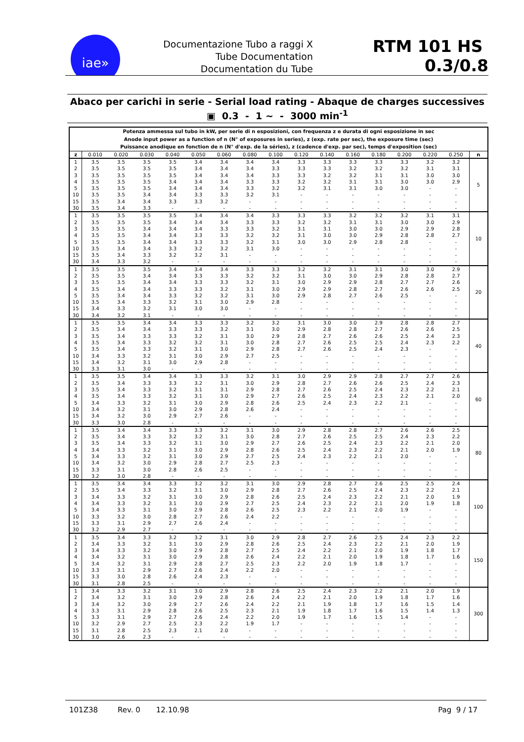iae»
Documentazione Tubo a raggi X
Tube Documentation
Documentation du Tube
RTM 101 HS 0.3/0.8
Abaco per carichi in serie - Serial load rating - Abaque de charges successives
▣ 0.3 - 1 ~ - 3000 min<sup>-1</sup>
| Potenza ammessa sul tubo in kW, per serie di n esposizioni, con frequenza z e durata di ogni esposizione in sec Anode input power as a function of n (N° of exposures in series), z (exp. rate per sec), the exposure time (sec) Puissance anodique en fonction de n (N° d'exp. de la séries), z (cadence d'exp. par sec), temps d'exposition (sec) | | | | | | | | | | | | | | | | |
| z | 0.010 | 0.020 | 0.030 | 0.040 | 0.050 | 0.060 | 0.080 | 0.100 | 0.120 | 0.140 | 0.160 | 0.180 | 0.200 | 0.220 | 0.250 | n |
| 1 | 3.5 | 3.5 | 3.5 | 3.5 | 3.4 | 3.4 | 3.4 | 3.4 | 3.3 | 3.3 | 3.3 | 3.3 | 3.3 | 3.2 | 3.2 | 5 |
| 2 | 3.5 | 3.5 | 3.5 | 3.5 | 3.4 | 3.4 | 3.4 | 3.3 | 3.3 | 3.3 | 3.2 | 3.2 | 3.2 | 3.1 | 3.1 | |
| 3 | 3.5 | 3.5 | 3.5 | 3.5 | 3.4 | 3.4 | 3.4 | 3.3 | 3.3 | 3.2 | 3.2 | 3.1 | 3.1 | 3.0 | 3.0 | |
| 4 | 3.5 | 3.5 | 3.5 | 3.4 | 3.4 | 3.4 | 3.3 | 3.3 | 3.2 | 3.2 | 3.1 | 3.1 | 3.0 | 3.0 | 2.9 | |
| 5 | 3.5 | 3.5 | 3.5 | 3.4 | 3.4 | 3.4 | 3.3 | 3.2 | 3.2 | 3.1 | 3.1 | 3.0 | 3.0 | - | - | |
| 10 | 3.5 | 3.5 | 3.4 | 3.4 | 3.3 | 3.3 | 3.2 | 3.1 | - | - | - | - | - | - | - | |
| 15 | 3.5 | 3.4 | 3.4 | 3.3 | 3.3 | 3.2 | - | - | - | - | - | - | - | - | - | |
| 30 | 3.5 | 3.4 | 3.3 | - | - | - | - | - | - | - | - | - | - | - | - | |
| 1 | 3.5 | 3.5 | 3.5 | 3.5 | 3.4 | 3.4 | 3.4 | 3.3 | 3.3 | 3.3 | 3.2 | 3.2 | 3.2 | 3.1 | 3.1 | 10 |
| 2 | 3.5 | 3.5 | 3.5 | 3.4 | 3.4 | 3.4 | 3.3 | 3.3 | 3.2 | 3.2 | 3.1 | 3.1 | 3.0 | 3.0 | 2.9 | |
| 3 | 3.5 | 3.5 | 3.4 | 3.4 | 3.4 | 3.3 | 3.3 | 3.2 | 3.1 | 3.1 | 3.0 | 3.0 | 2.9 | 2.9 | 2.8 | |
| 4 | 3.5 | 3.5 | 3.4 | 3.4 | 3.3 | 3.3 | 3.2 | 3.2 | 3.1 | 3.0 | 3.0 | 2.9 | 2.8 | 2.8 | 2.7 | |
| 5 | 3.5 | 3.5 | 3.4 | 3.4 | 3.3 | 3.3 | 3.2 | 3.1 | 3.0 | 3.0 | 2.9 | 2.8 | 2.8 | - | - | |
| 10 | 3.5 | 3.4 | 3.4 | 3.3 | 3.2 | 3.2 | 3.1 | 3.0 | - | - | - | - | - | - | - | |
| 15 | 3.5 | 3.4 | 3.3 | 3.2 | 3.2 | 3.1 | - | - | - | - | - | - | - | - | - | |
| 30 | 3.4 | 3.3 | 3.2 | - | - | - | - | - | - | - | - | - | - | - | - | |
| 1 | 3.5 | 3.5 | 3.5 | 3.4 | 3.4 | 3.4 | 3.3 | 3.3 | 3.2 | 3.2 | 3.1 | 3.1 | 3.0 | 3.0 | 2.9 | 20 |
| 2 | 3.5 | 3.5 | 3.4 | 3.4 | 3.3 | 3.3 | 3.2 | 3.2 | 3.1 | 3.0 | 3.0 | 2.9 | 2.8 | 2.8 | 2.7 | |
| 3 | 3.5 | 3.5 | 3.4 | 3.4 | 3.3 | 3.3 | 3.2 | 3.1 | 3.0 | 2.9 | 2.9 | 2.8 | 2.7 | 2.7 | 2.6 | |
| 4 | 3.5 | 3.4 | 3.4 | 3.3 | 3.3 | 3.2 | 3.1 | 3.0 | 2.9 | 2.9 | 2.8 | 2.7 | 2.6 | 2.6 | 2.5 | |
| 5 | 3.5 | 3.4 | 3.4 | 3.3 | 3.2 | 3.2 | 3.1 | 3.0 | 2.9 | 2.8 | 2.7 | 2.6 | 2.5 | - | - | |
| 10 | 3.5 | 3.4 | 3.3 | 3.2 | 3.1 | 3.0 | 2.9 | 2.8 | - | - | - | - | - | - | - | |
| 15 | 3.4 | 3.3 | 3.2 | 3.1 | 3.0 | 3.0 | - | - | - | - | - | - | - | - | - | |
| 30 | 3.4 | 3.2 | 3.1 | - | - | - | - | - | - | - | - | - | - | - | - | |
| 1 | 3.5 | 3.5 | 3.4 | 3.4 | 3.3 | 3.3 | 3.2 | 3.2 | 3.1 | 3.0 | 3.0 | 2.9 | 2.8 | 2.8 | 2.7 | 40 |
| 2 | 3.5 | 3.4 | 3.4 | 3.3 | 3.3 | 3.2 | 3.1 | 3.0 | 2.9 | 2.8 | 2.8 | 2.7 | 2.6 | 2.6 | 2.5 | |
| 3 | 3.5 | 3.4 | 3.3 | 3.3 | 3.2 | 3.1 | 3.0 | 2.9 | 2.8 | 2.7 | 2.6 | 2.6 | 2.5 | 2.4 | 2.3 | |
| 4 | 3.5 | 3.4 | 3.3 | 3.2 | 3.2 | 3.1 | 3.0 | 2.8 | 2.7 | 2.6 | 2.5 | 2.5 | 2.4 | 2.3 | 2.2 | |
| 5 | 3.5 | 3.4 | 3.3 | 3.2 | 3.1 | 3.0 | 2.9 | 2.8 | 2.7 | 2.6 | 2.5 | 2.4 | 2.3 | - | - | |
| 10 | 3.4 | 3.3 | 3.2 | 3.1 | 3.0 | 2.9 | 2.7 | 2.5 | - | - | - | - | - | - | - | |
| 15 | 3.4 | 3.2 | 3.1 | 3.0 | 2.9 | 2.8 | - | - | - | - | - | - | - | - | - | |
| 30 | 3.3 | 3.1 | 3.0 | - | - | - | - | - | - | - | - | - | - | - | - | |
| 1 | 3.5 | 3.5 | 3.4 | 3.4 | 3.3 | 3.3 | 3.2 | 3.1 | 3.0 | 2.9 | 2.9 | 2.8 | 2.7 | 2.7 | 2.6 | 60 |
| 2 | 3.5 | 3.4 | 3.3 | 3.3 | 3.2 | 3.1 | 3.0 | 2.9 | 2.8 | 2.7 | 2.6 | 2.6 | 2.5 | 2.4 | 2.3 | |
| 3 | 3.5 | 3.4 | 3.3 | 3.2 | 3.1 | 3.1 | 2.9 | 2.8 | 2.7 | 2.6 | 2.5 | 2.4 | 2.3 | 2.2 | 2.1 | |
| 4 | 3.5 | 3.4 | 3.3 | 3.2 | 3.1 | 3.0 | 2.9 | 2.7 | 2.6 | 2.5 | 2.4 | 2.3 | 2.2 | 2.1 | 2.0 | |
| 5 | 3.4 | 3.3 | 3.2 | 3.1 | 3.0 | 2.9 | 2.8 | 2.6 | 2.5 | 2.4 | 2.3 | 2.2 | 2.1 | - | - | |
| 10 | 3.4 | 3.2 | 3.1 | 3.0 | 2.9 | 2.8 | 2.6 | 2.4 | - | - | - | - | - | - | - | |
| 15 | 3.4 | 3.2 | 3.0 | 2.9 | 2.7 | 2.6 | - | - | - | - | - | - | - | - | - | |
| 30 | 3.3 | 3.0 | 2.8 | - | - | - | - | - | - | - | - | - | - | - | - | |
| 1 | 3.5 | 3.4 | 3.4 | 3.3 | 3.3 | 3.2 | 3.1 | 3.0 | 2.9 | 2.8 | 2.8 | 2.7 | 2.6 | 2.6 | 2.5 | 80 |
| 2 | 3.5 | 3.4 | 3.3 | 3.2 | 3.2 | 3.1 | 3.0 | 2.8 | 2.7 | 2.6 | 2.5 | 2.5 | 2.4 | 2.3 | 2.2 | |
| 3 | 3.5 | 3.4 | 3.3 | 3.2 | 3.1 | 3.0 | 2.9 | 2.7 | 2.6 | 2.5 | 2.4 | 2.3 | 2.2 | 2.1 | 2.0 | |
| 4 | 3.4 | 3.3 | 3.2 | 3.1 | 3.0 | 2.9 | 2.8 | 2.6 | 2.5 | 2.4 | 2.3 | 2.2 | 2.1 | 2.0 | 1.9 | |
| 5 | 3.4 | 3.3 | 3.2 | 3.1 | 3.0 | 2.9 | 2.7 | 2.5 | 2.4 | 2.3 | 2.2 | 2.1 | 2.0 | - | - | |
| 10 | 3.4 | 3.2 | 3.0 | 2.9 | 2.8 | 2.7 | 2.5 | 2.3 | - | - | - | - | - | - | - | |
| 15 | 3.3 | 3.1 | 3.0 | 2.8 | 2.6 | 2.5 | - | - | - | - | - | - | - | - | - | |
| 30 | 3.2 | 3.0 | 2.8 | - | - | - | - | - | - | - | - | - | - | - | - | |
| 1 | 3.5 | 3.4 | 3.4 | 3.3 | 3.2 | 3.2 | 3.1 | 3.0 | 2.9 | 2.8 | 2.7 | 2.6 | 2.5 | 2.5 | 2.4 | 100 |
| 2 | 3.5 | 3.4 | 3.3 | 3.2 | 3.1 | 3.0 | 2.9 | 2.8 | 2.7 | 2.6 | 2.5 | 2.4 | 2.3 | 2.2 | 2.1 | |
| 3 | 3.4 | 3.3 | 3.2 | 3.1 | 3.0 | 2.9 | 2.8 | 2.6 | 2.5 | 2.4 | 2.3 | 2.2 | 2.1 | 2.0 | 1.9 | |
| 4 | 3.4 | 3.3 | 3.2 | 3.1 | 3.0 | 2.9 | 2.7 | 2.5 | 2.4 | 2.3 | 2.2 | 2.1 | 2.0 | 1.9 | 1.8 | |
| 5 | 3.4 | 3.3 | 3.1 | 3.0 | 2.9 | 2.8 | 2.6 | 2.5 | 2.3 | 2.2 | 2.1 | 2.0 | 1.9 | - | - | |
| 10 | 3.3 | 3.2 | 3.0 | 2.8 | 2.7 | 2.6 | 2.4 | 2.2 | - | - | - | - | - | - | - | |
| 15 | 3.3 | 3.1 | 2.9 | 2.7 | 2.6 | 2.4 | - | - | - | - | - | - | - | - | - | |
| 30 | 3.2 | 2.9 | 2.7 | - | - | - | - | - | - | - | - | - | - | - | - | |
| 1 | 3.5 | 3.4 | 3.3 | 3.2 | 3.2 | 3.1 | 3.0 | 2.9 | 2.8 | 2.7 | 2.6 | 2.5 | 2.4 | 2.3 | 2.2 | 150 |
| 2 | 3.4 | 3.3 | 3.2 | 3.1 | 3.0 | 2.9 | 2.8 | 2.6 | 2.5 | 2.4 | 2.3 | 2.2 | 2.1 | 2.0 | 1.9 | |
| 3 | 3.4 | 3.3 | 3.2 | 3.0 | 2.9 | 2.8 | 2.7 | 2.5 | 2.4 | 2.2 | 2.1 | 2.0 | 1.9 | 1.8 | 1.7 | |
| 4 | 3.4 | 3.2 | 3.1 | 3.0 | 2.9 | 2.8 | 2.6 | 2.4 | 2.2 | 2.1 | 2.0 | 1.9 | 1.8 | 1.7 | 1.6 | |
| 5 | 3.4 | 3.2 | 3.1 | 2.9 | 2.8 | 2.7 | 2.5 | 2.3 | 2.2 | 2.0 | 1.9 | 1.8 | 1.7 | - | - | |
| 10 | 3.3 | 3.1 | 2.9 | 2.7 | 2.6 | 2.4 | 2.2 | 2.0 | - | - | - | - | - | - | - | |
| 15 | 3.3 | 3.0 | 2.8 | 2.6 | 2.4 | 2.3 | - | - | - | - | - | - | - | - | - | |
| 30 | 3.1 | 2.8 | 2.5 | - | - | - | - | - | - | - | - | - | - | - | - | |
| 1 | 3.4 | 3.3 | 3.2 | 3.1 | 3.0 | 2.9 | 2.8 | 2.6 | 2.5 | 2.4 | 2.3 | 2.2 | 2.1 | 2.0 | 1.9 | 300 |
| 2 | 3.4 | 3.2 | 3.1 | 3.0 | 2.9 | 2.8 | 2.6 | 2.4 | 2.2 | 2.1 | 2.0 | 1.9 | 1.8 | 1.7 | 1.6 | |
| 3 | 3.4 | 3.2 | 3.0 | 2.9 | 2.7 | 2.6 | 2.4 | 2.2 | 2.1 | 1.9 | 1.8 | 1.7 | 1.6 | 1.5 | 1.4 | |
| 4 | 3.3 | 3.1 | 2.9 | 2.8 | 2.6 | 2.5 | 2.3 | 2.1 | 1.9 | 1.8 | 1.7 | 1.6 | 1.5 | 1.4 | 1.3 | |
| 5 | 3.3 | 3.1 | 2.9 | 2.7 | 2.6 | 2.4 | 2.2 | 2.0 | 1.9 | 1.7 | 1.6 | 1.5 | 1.4 | - | - | |
| 10 | 3.2 | 2.9 | 2.7 | 2.5 | 2.3 | 2.2 | 1.9 | 1.7 | - | - | - | - | - | - | - | |
| 15 | 3.1 | 2.8 | 2.5 | 2.3 | 2.1 | 2.0 | - | - | - | - | - | - | - | - | - | |
| 30 | 3.0 | 2.6 | 2.3 | - | - | - | - | - | - | - | - | - | - | - | - | |
101Z38 Rev. 0 12.10.98 Pag 9 / 17